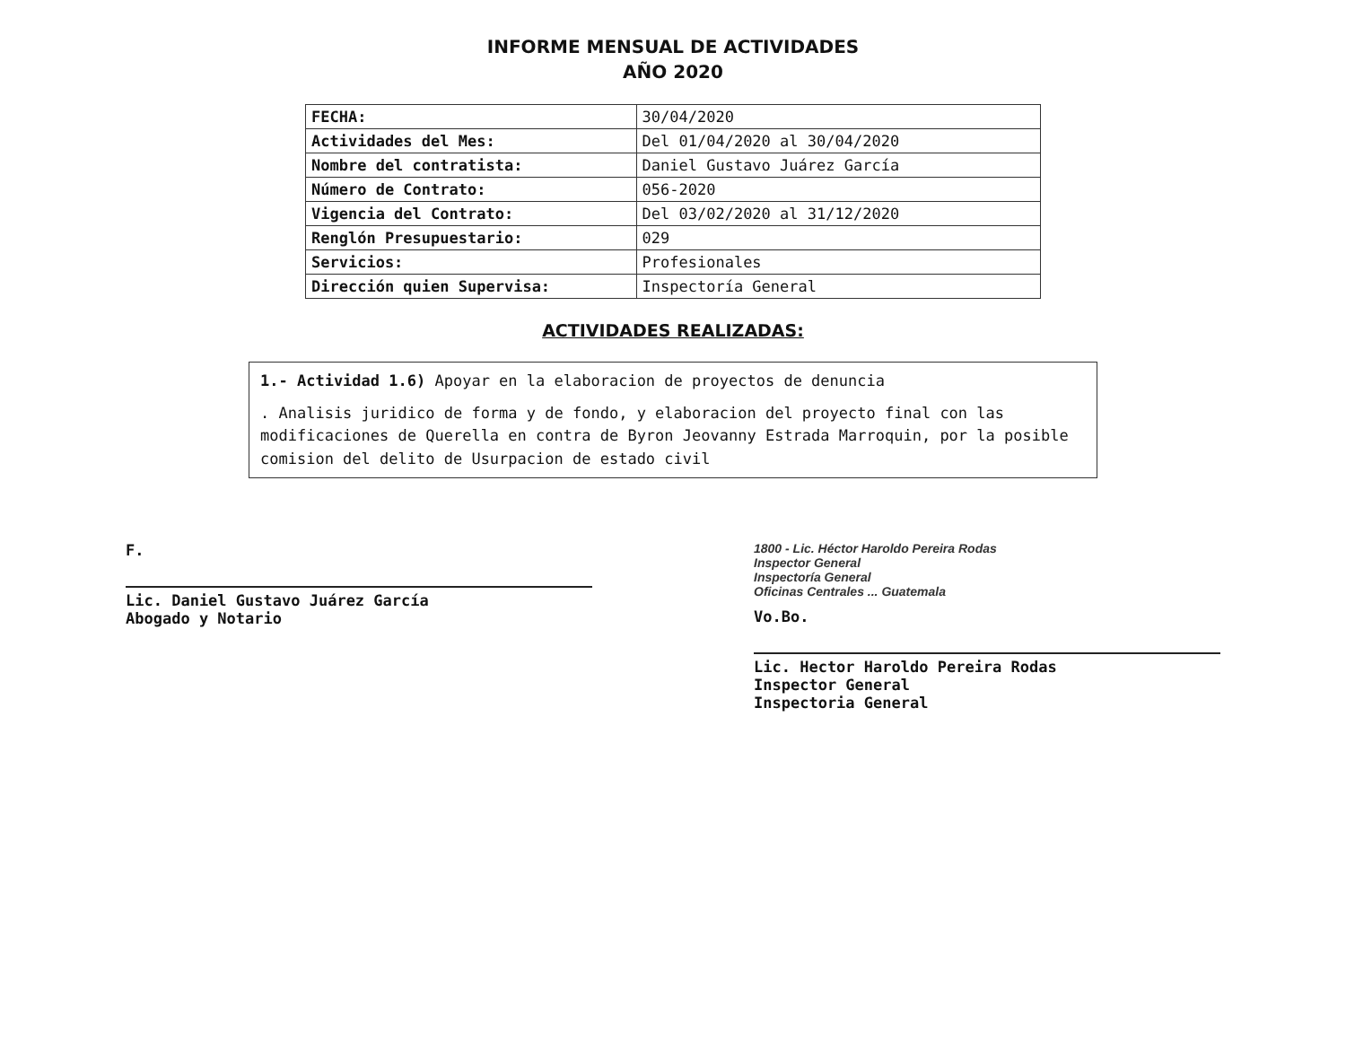INFORME MENSUAL DE ACTIVIDADES
AÑO 2020
| FECHA: | 30/04/2020 |
| Actividades del Mes: | Del 01/04/2020 al 30/04/2020 |
| Nombre del contratista: | Daniel Gustavo Juárez García |
| Número de Contrato: | 056-2020 |
| Vigencia del Contrato: | Del 03/02/2020 al 31/12/2020 |
| Renglón Presupuestario: | 029 |
| Servicios: | Profesionales |
| Dirección quien Supervisa: | Inspectoría General |
ACTIVIDADES REALIZADAS:
1.- Actividad 1.6) Apoyar en la elaboracion de proyectos de denuncia
. Analisis juridico de forma y de fondo, y elaboracion del proyecto final con las modificaciones de Querella en contra de Byron Jeovanny Estrada Marroquin, por la posible comision del delito de Usurpacion de estado civil
F.
Lic. Daniel Gustavo Juárez García
Abogado y Notario
1800 - Lic. Héctor Haroldo Pereira Rodas
Inspector General
Inspectoría General
Oficinas Centrales ... Guatemala
Vo.Bo.
Lic. Hector Haroldo Pereira Rodas
Inspector General
Inspectoria General